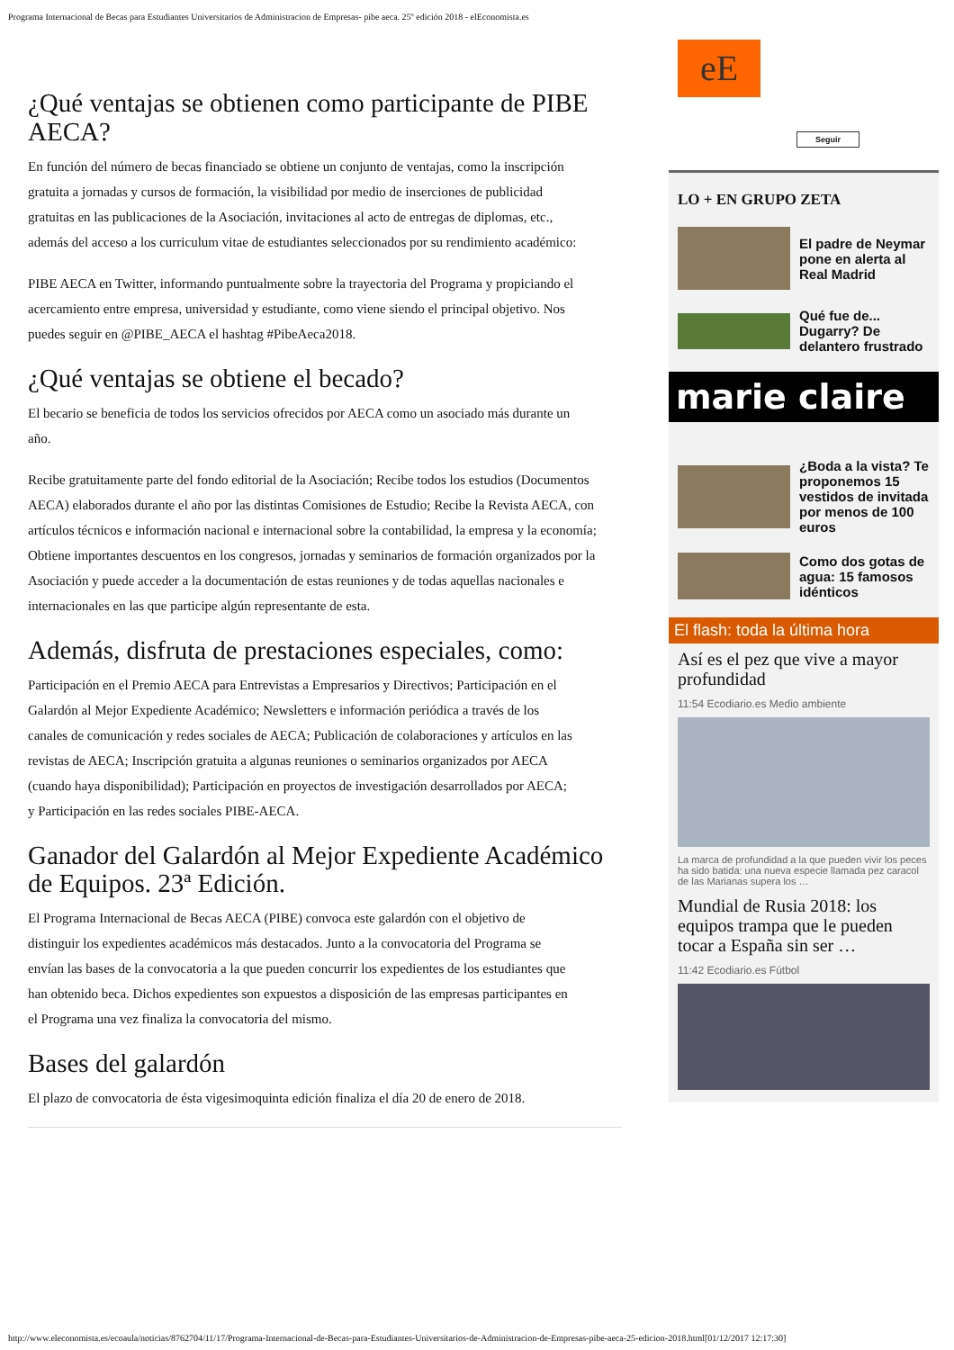Programa Internacional de Becas para Estudiantes Universitarios de Administracion de Empresas- pibe aeca. 25º edición 2018 - elEconomista.es
¿Qué ventajas se obtienen como participante de PIBE AECA?
En función del número de becas financiado se obtiene un conjunto de ventajas, como la inscripción gratuita a jornadas y cursos de formación, la visibilidad por medio de inserciones de publicidad gratuitas en las publicaciones de la Asociación, invitaciones al acto de entregas de diplomas, etc., además del acceso a los curriculum vitae de estudiantes seleccionados por su rendimiento académico:
PIBE AECA en Twitter, informando puntualmente sobre la trayectoria del Programa y propiciando el acercamiento entre empresa, universidad y estudiante, como viene siendo el principal objetivo. Nos puedes seguir en @PIBE_AECA el hashtag #PibeAeca2018.
¿Qué ventajas se obtiene el becado?
El becario se beneficia de todos los servicios ofrecidos por AECA como un asociado más durante un año.
Recibe gratuitamente parte del fondo editorial de la Asociación; Recibe todos los estudios (Documentos AECA) elaborados durante el año por las distintas Comisiones de Estudio; Recibe la Revista AECA, con artículos técnicos e información nacional e internacional sobre la contabilidad, la empresa y la economía; Obtiene importantes descuentos en los congresos, jornadas y seminarios de formación organizados por la Asociación y puede acceder a la documentación de estas reuniones y de todas aquellas nacionales e internacionales en las que participe algún representante de esta.
Además, disfruta de prestaciones especiales, como:
Participación en el Premio AECA para Entrevistas a Empresarios y Directivos; Participación en el Galardón al Mejor Expediente Académico; Newsletters e información periódica a través de los canales de comunicación y redes sociales de AECA; Publicación de colaboraciones y artículos en las revistas de AECA; Inscripción gratuita a algunas reuniones o seminarios organizados por AECA (cuando haya disponibilidad); Participación en proyectos de investigación desarrollados por AECA; y Participación en las redes sociales PIBE-AECA.
Ganador del Galardón al Mejor Expediente Académico de Equipos. 23ª Edición.
El Programa Internacional de Becas AECA (PIBE) convoca este galardón con el objetivo de distinguir los expedientes académicos más destacados. Junto a la convocatoria del Programa se envían las bases de la convocatoria a la que pueden concurrir los expedientes de los estudiantes que han obtenido beca. Dichos expedientes son expuestos a disposición de las empresas participantes en el Programa una vez finaliza la convocatoria del mismo.
Bases del galardón
El plazo de convocatoria de ésta vigesimoquinta edición finaliza el día 20 de enero de 2018.
eE
Seguir
LO + EN GRUPO ZETA
El padre de Neymar pone en alerta al Real Madrid
Qué fue de... Dugarry? De delantero frustrado
marie claire
¿Boda a la vista? Te proponemos 15 vestidos de invitada por menos de 100 euros
Como dos gotas de agua: 15 famosos idénticos
El flash: toda la última hora
Así es el pez que vive a mayor profundidad
11:54 Ecodiario.es Medio ambiente
La marca de profundidad a la que pueden vivir los peces ha sido batida: una nueva especie llamada pez caracol de las Marianas supera los …
Mundial de Rusia 2018: los equipos trampa que le pueden tocar a España sin ser …
11:42 Ecodiario.es Fútbol
http://www.eleconomista.es/ecoaula/noticias/8762704/11/17/Programa-Internacional-de-Becas-para-Estudiantes-Universitarios-de-Administracion-de-Empresas-pibe-aeca-25-edicion-2018.html[01/12/2017 12:17:30]